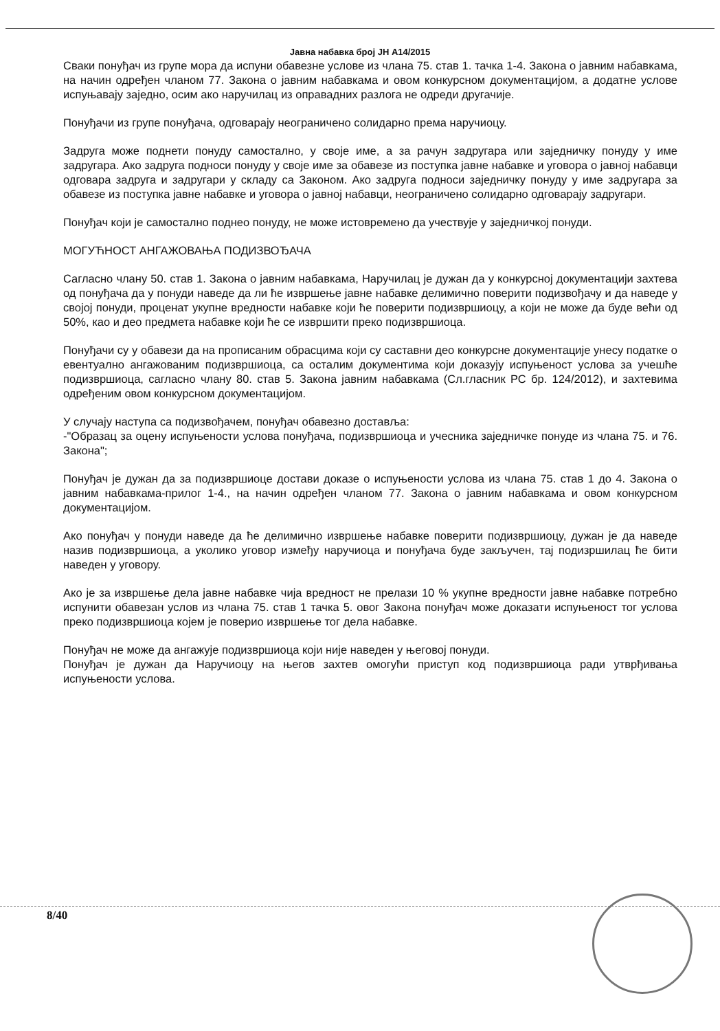Јавна набавка број ЈН А14/2015
Сваки понуђач из групе мора да испуни обавезне услове из члана 75. став 1. тачка 1-4. Закона о јавним набавкама, на начин одређен чланом 77. Закона о јавним набавкама и овом конкурсном документацијом, а додатне услове испуњавају заједно, осим ако наручилац из оправадних разлога не одреди другачије.
Понуђачи из групе понуђача, одговарају неограничено солидарно према наручиоцу.
Задруга може поднети понуду самостално, у своје име, а за рачун задругара или заједничку понуду у име задругара. Ако задруга подноси понуду у своје име за обавезе из поступка јавне набавке и уговора о јавној набавци одговара задруга и задругари у складу са Законом. Ако задруга подноси заједничку понуду у име задругара за обавезе из поступка јавне набавке и уговора о јавној набавци, неограничено солидарно одговарају задругари.
Понуђач који је самостално поднео понуду, не може истовремено да учествује у заједничкој понуди.
МОГУЋНОСТ АНГАЖОВАЊА ПОДИЗВОЂАЧА
Сагласно члану 50. став 1. Закона о јавним набавкама, Наручилац је дужан да у конкурсној документацији захтева од понуђача да у понуди наведе да ли ће извршење јавне набавке делимично поверити подизвођачу и да наведе у својој понуди, проценат укупне вредности набавке који ће поверити подизвршиоцу, а који не може да буде већи од 50%, као и део предмета набавке који ће се извршити преко подизвршиоца.
Понуђачи су у обавези да на прописаним обрасцима који су саставни део конкурсне документације унесу податке о евентуално ангажованим подизвршиоца, са осталим документима који доказују испуњеност услова за учешће подизвршиоца, сагласно члану 80. став 5. Закона јавним набавкама (Сл.гласник РС бр. 124/2012), и захтевима одређеним овом конкурсном документацијом.
У случају наступа са подизвођачем, понуђач обавезно доставља:
-"Образац за оцену испуњености услова понуђача, подизвршиоца и учесника заједничке понуде из члана 75. и 76. Закона";
Понуђач је дужан да за подизвршиоце достави доказе о испуњености услова из члана 75. став 1 до 4. Закона о јавним набавкама-прилог 1-4., на начин одређен чланом 77. Закона о јавним набавкама и овом конкурсном документацијом.
Ако понуђач у понуди наведе да ће делимично извршење набавке поверити подизвршиоцу, дужан је да наведе назив подизвршиоца, а уколико уговор између наручиоца и понуђача буде закључен, тај подизршилац ће бити наведен у уговору.
Ако је за извршење дела јавне набавке чија вредност не прелази 10 % укупне вредности јавне набавке потребно испунити обавезан услов из члана 75. став 1 тачка 5. овог Закона понуђач може доказати испуњеност тог услова преко подизвршиоца којем је поверио извршење тог дела набавке.
Понуђач не може да ангажује подизвршиоца који није наведен у његовој понуди.
Понуђач је дужан да Наручиоцу на његов захтев омогући приступ код подизвршиоца ради утврђивања испуњености услова.
8/40